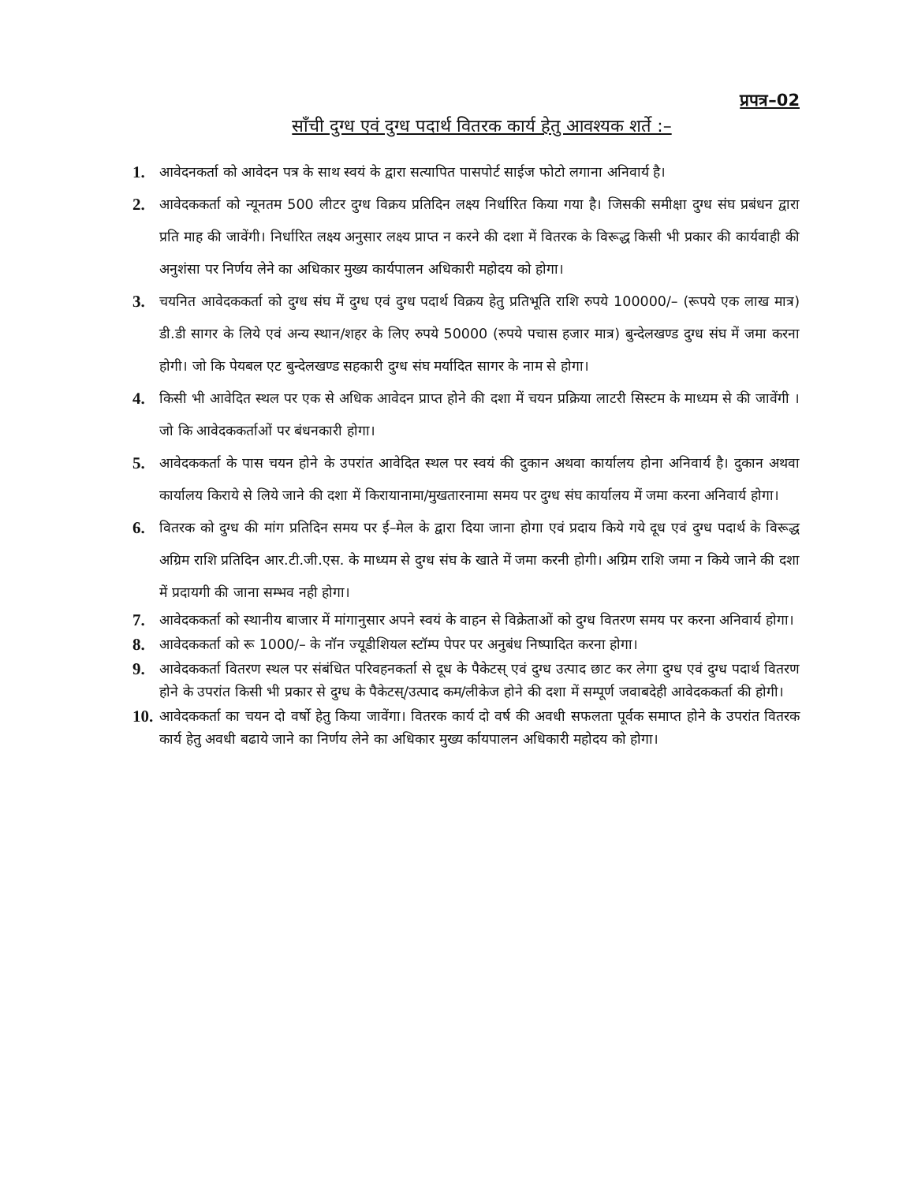प्रपत्र–02
साँची दुग्ध एवं दुग्ध पदार्थ वितरक कार्य हेतु आवश्यक शर्ते :–
1.
आवेदनकर्ता को आवेदन पत्र के साथ स्वयं के द्वारा सत्यापित पासपोर्ट साईज फोटो लगाना अनिवार्य है।
2.
आवेदककर्ता को न्यूनतम 500 लीटर दुग्ध विक्रय प्रतिदिन लक्ष्य निर्धारित किया गया है। जिसकी समीक्षा दुग्ध संघ प्रबंधन द्वारा प्रति माह की जावेंगी। निर्धारित लक्ष्य अनुसार लक्ष्य प्राप्त न करने की दशा में वितरक के विरूद्ध किसी भी प्रकार की कार्यवाही की अनुशंसा पर निर्णय लेने का अधिकार मुख्य कार्यपालन अधिकारी महोदय को होगा।
3.
चयनित आवेदककर्ता को दुग्ध संघ में दुग्ध एवं दुग्ध पदार्थ विक्रय हेतु प्रतिभूति राशि रुपये 100000/– (रूपये एक लाख मात्र) डी.डी सागर के लिये एवं अन्य स्थान/शहर के लिए रुपये 50000 (रुपये पचास हजार मात्र) बुन्देलखण्ड दुग्ध संघ में जमा करना होगी। जो कि पेयबल एट बुन्देलखण्ड सहकारी दुग्ध संघ मर्यादित सागर के नाम से होगा।
4.
किसी भी आवेदित स्थल पर एक से अधिक आवेदन प्राप्त होने की दशा में चयन प्रक्रिया लाटरी सिस्टम के माध्यम से की जावेंगी । जो कि आवेदककर्ताओं पर बंधनकारी होगा।
5.
आवेदककर्ता के पास चयन होने के उपरांत आवेदित स्थल पर स्वयं की दुकान अथवा कार्यालय होना अनिवार्य है। दुकान अथवा कार्यालय किराये से लिये जाने की दशा में किरायानामा/मुखतारनामा समय पर दुग्ध संघ कार्यालय में जमा करना अनिवार्य होगा।
6.
वितरक को दुग्ध की मांग प्रतिदिन समय पर ई–मेल के द्वारा दिया जाना होगा एवं प्रदाय किये गये दूध एवं दुग्ध पदार्थ के विरूद्ध अग्रिम राशि प्रतिदिन आर.टी.जी.एस. के माध्यम से दुग्ध संघ के खाते में जमा करनी होगी। अग्रिम राशि जमा न किये जाने की दशा में प्रदायगी की जाना सम्भव नही होगा।
7.
आवेदककर्ता को स्थानीय बाजार में मांगानुसार अपने स्वयं के वाहन से विक्रेताओं को दुग्ध वितरण समय पर करना अनिवार्य होगा।
8.
आवेदककर्ता को रू 1000/– के नॉन ज्यूडीशियल स्टॉम्प पेपर पर अनुबंध निष्पादित करना होगा।
9.
आवेदककर्ता वितरण स्थल पर संबंधित परिवहनकर्ता से दूध के पैकेटस् एवं दुग्ध उत्पाद छाट कर लेगा दुग्ध एवं दुग्ध पदार्थ वितरण होने के उपरांत किसी भी प्रकार से दुग्ध के पैकेटस्/उत्पाद कम/लीकेज होने की दशा में सम्पूर्ण जवाबदेही आवेदककर्ता की होगी।
10.
आवेदककर्ता का चयन दो वर्षो हेतु किया जावेंगा। वितरक कार्य दो वर्ष की अवधी सफलता पूर्वक समाप्त होने के उपरांत वितरक कार्य हेतु अवधी बढाये जाने का निर्णय लेने का अधिकार मुख्य र्कायपालन अधिकारी महोदय को होगा।